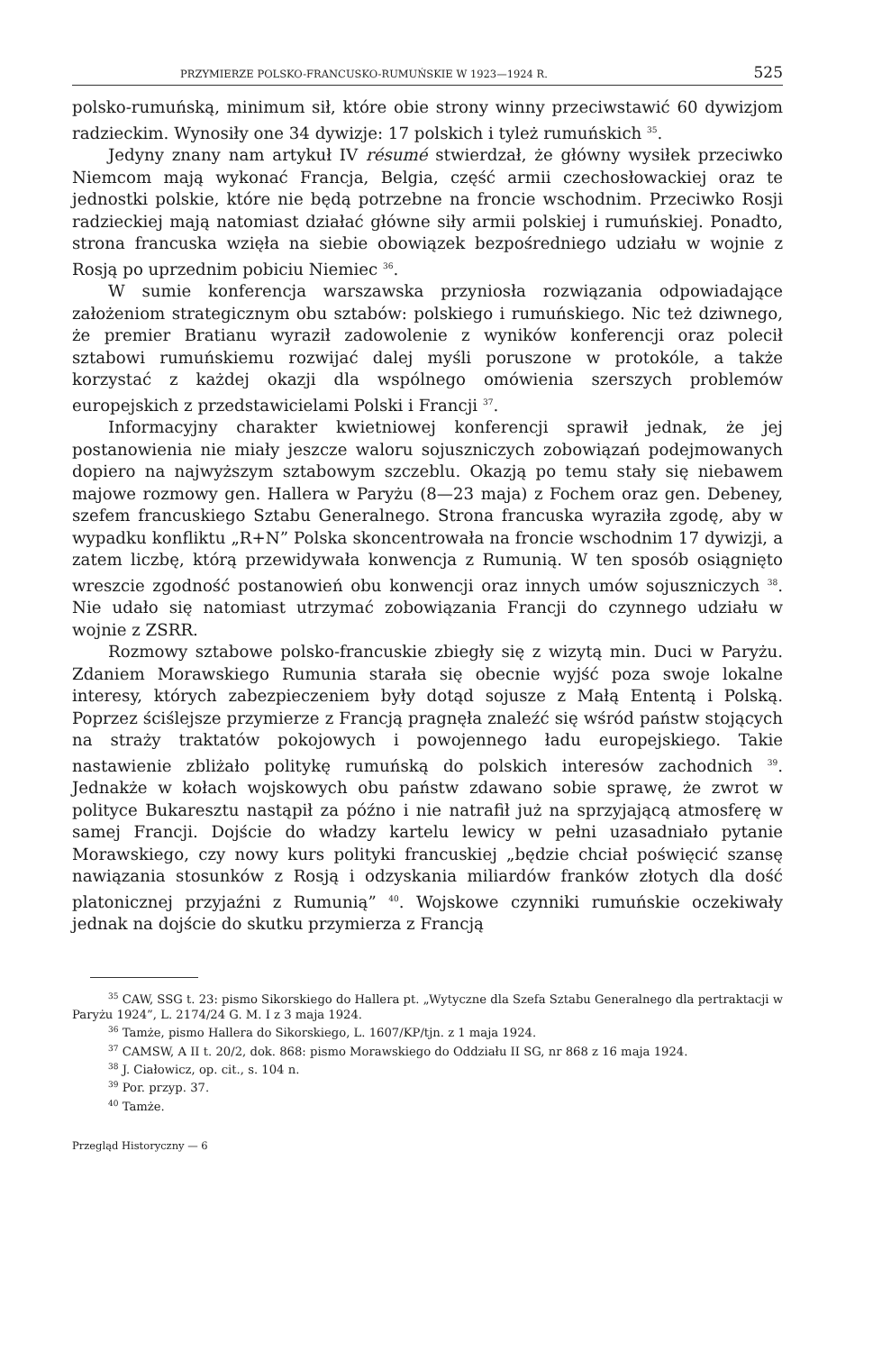PRZYMIERZE POLSKO-FRANCUSKO-RUMUŃSKIE W 1923—1924 R. 525
polsko-rumuńską, minimum sił, które obie strony winny przeciwstawić 60 dywizjom radzieckim. Wynosiły one 34 dywizje: 17 polskich i tyleż rumuńskich <sup>35</sup>.
Jedyny znany nam artykuł IV résumé stwierdzał, że główny wysiłek przeciwko Niemcom mają wykonać Francja, Belgia, część armii czechosłowackiej oraz te jednostki polskie, które nie będą potrzebne na froncie wschodnim. Przeciwko Rosji radzieckiej mają natomiast działać główne siły armii polskiej i rumuńskiej. Ponadto, strona francuska wzięła na siebie obowiązek bezpośredniego udziału w wojnie z Rosją po uprzednim pobiciu Niemiec <sup>36</sup>.
W sumie konferencja warszawska przyniosła rozwiązania odpowiadające założeniom strategicznym obu sztabów: polskiego i rumuńskiego. Nic też dziwnego, że premier Bratianu wyraził zadowolenie z wyników konferencji oraz polecił sztabowi rumuńskiemu rozwijać dalej myśli poruszone w protokóle, a także korzystać z każdej okazji dla wspólnego omówienia szerszych problemów europejskich z przedstawicielami Polski i Francji <sup>37</sup>.
Informacyjny charakter kwietniowej konferencji sprawił jednak, że jej postanowienia nie miały jeszcze waloru sojuszniczych zobowiązań podejmowanych dopiero na najwyższym sztabowym szczeblu. Okazją po temu stały się niebawem majowe rozmowy gen. Hallera w Paryżu (8—23 maja) z Fochem oraz gen. Debeney, szefem francuskiego Sztabu Generalnego. Strona francuska wyraziła zgodę, aby w wypadku konfliktu „R+N” Polska skoncentrowała na froncie wschodnim 17 dywizji, a zatem liczbę, którą przewidywała konwencja z Rumunią. W ten sposób osiągnięto wreszcie zgodność postanowień obu konwencji oraz innych umów sojuszniczych <sup>38</sup>. Nie udało się natomiast utrzymać zobowiązania Francji do czynnego udziału w wojnie z ZSRR.
Rozmowy sztabowe polsko-francuskie zbiegły się z wizytą min. Duci w Paryżu. Zdaniem Morawskiego Rumunia starała się obecnie wyjść poza swoje lokalne interesy, których zabezpieczeniem były dotąd sojusze z Małą Ententą i Polską. Poprzez ściślejsze przymierze z Francją pragnęła znaleźć się wśród państw stojących na straży traktatów pokojowych i powojennego ładu europejskiego. Takie nastawienie zbliżało politykę rumuńską do polskich interesów zachodnich <sup>39</sup>. Jednakże w kołach wojskowych obu państw zdawano sobie sprawę, że zwrot w polityce Bukaresztu nastąpił za późno i nie natrafił już na sprzyjającą atmosferę w samej Francji. Dojście do władzy kartelu lewicy w pełni uzasadniało pytanie Morawskiego, czy nowy kurs polityki francuskiej „będzie chciał poświęcić szansę nawiązania stosunków z Rosją i odzyskania miliardów franków złotych dla dość platonicznej przyjaźni z Rumunią” <sup>40</sup>. Wojskowe czynniki rumuńskie oczekiwały jednak na dojście do skutku przymierza z Francją
<sup>35</sup> CAW, SSG t. 23: pismo Sikorskiego do Hallera pt. „Wytyczne dla Szefa Sztabu Generalnego dla pertraktacji w Paryżu 1924”, L. 2174/24 G. M. I z 3 maja 1924.
<sup>36</sup> Tamże, pismo Hallera do Sikorskiego, L. 1607/KP/tjn. z 1 maja 1924.
<sup>37</sup> CAMSW, A II t. 20/2, dok. 868: pismo Morawskiego do Oddziału II SG, nr 868 z 16 maja 1924.
<sup>38</sup> J. Ciałowicz, op. cit., s. 104 n.
<sup>39</sup> Por. przyp. 37.
<sup>40</sup> Tamże.
Przegląd Historyczny — 6